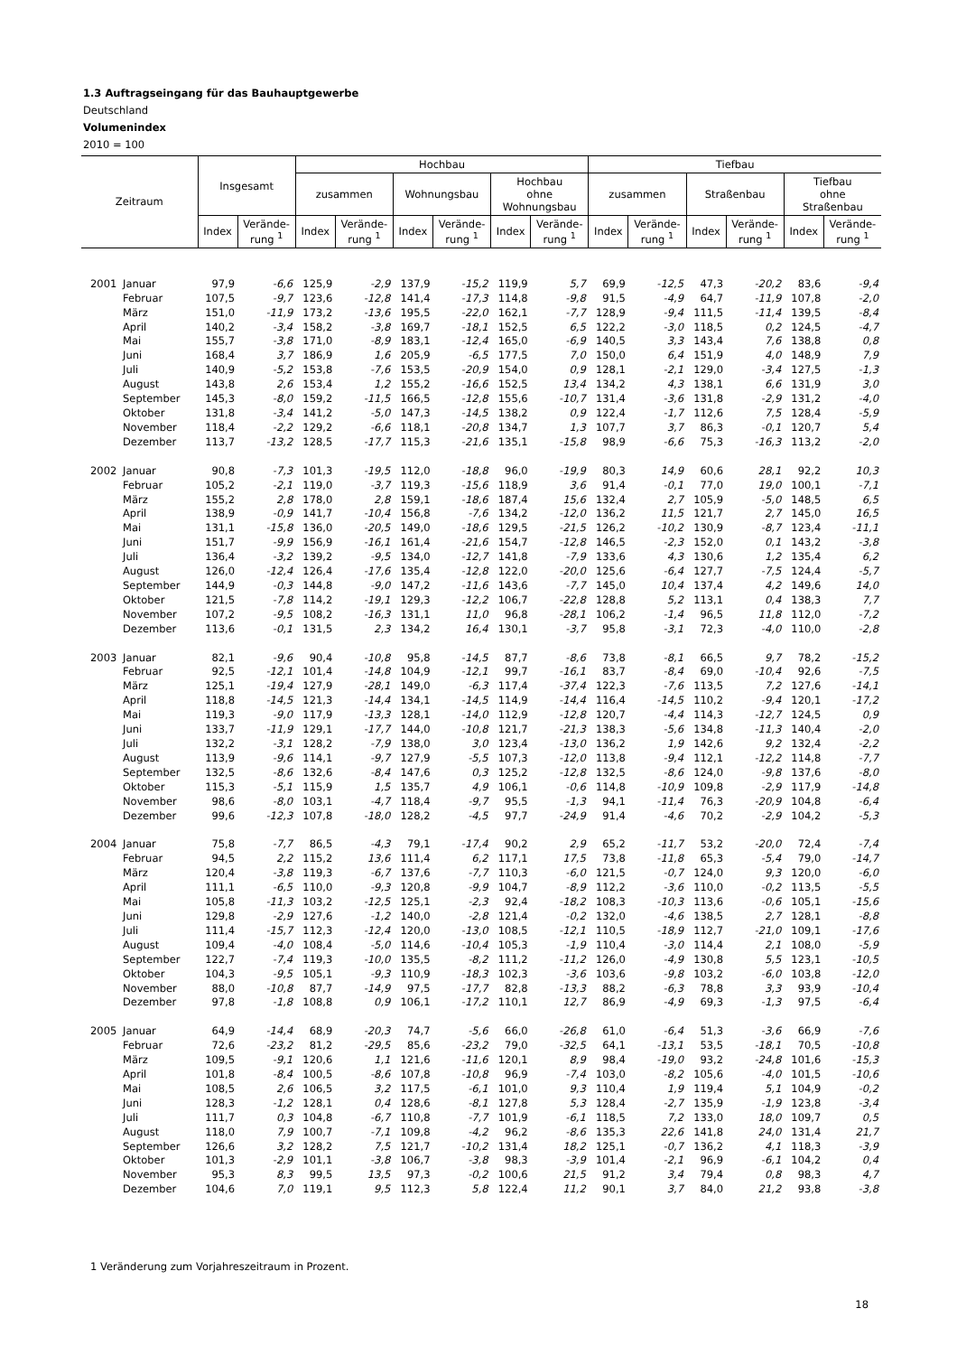1.3 Auftragseingang für das Bauhauptgewerbe
Deutschland
Volumenindex
2010 = 100
| Zeitraum | | Insgesamt | | Hochbau | | | | | | Tiefbau | | | | | |
| --- | --- | --- | --- | --- | --- | --- | --- | --- | --- | --- | --- | --- | --- | --- | --- |
| | | | | zusammen | | Wohnungsbau | | Hochbau ohne Wohnungsbau | | zusammen | | Straßenbau | | Tiefbau ohne Straßenbau | |
| | | Index | Verände- rung <sup>1</sup> | Index | Verände- rung <sup>1</sup> | Index | Verände- rung <sup>1</sup> | Index | Verände- rung <sup>1</sup> | Index | Verände- rung <sup>1</sup> | Index | Verände- rung <sup>1</sup> | Index | Verände- rung <sup>1</sup> |
| 2001 | Januar | 97,9 | -6,6 | 125,9 | -2,9 | 137,9 | -15,2 | 119,9 | 5,7 | 69,9 | -12,5 | 47,3 | -20,2 | 83,6 | -9,4 |
| | Februar | 107,5 | -9,7 | 123,6 | -12,8 | 141,4 | -17,3 | 114,8 | -9,8 | 91,5 | -4,9 | 64,7 | -11,9 | 107,8 | -2,0 |
| | März | 151,0 | -11,9 | 173,2 | -13,6 | 195,5 | -22,0 | 162,1 | -7,7 | 128,9 | -9,4 | 111,5 | -11,4 | 139,5 | -8,4 |
| | April | 140,2 | -3,4 | 158,2 | -3,8 | 169,7 | -18,1 | 152,5 | 6,5 | 122,2 | -3,0 | 118,5 | 0,2 | 124,5 | -4,7 |
| | Mai | 155,7 | -3,8 | 171,0 | -8,9 | 183,1 | -12,4 | 165,0 | -6,9 | 140,5 | 3,3 | 143,4 | 7,6 | 138,8 | 0,8 |
| | Juni | 168,4 | 3,7 | 186,9 | 1,6 | 205,9 | -6,5 | 177,5 | 7,0 | 150,0 | 6,4 | 151,9 | 4,0 | 148,9 | 7,9 |
| | Juli | 140,9 | -5,2 | 153,8 | -7,6 | 153,5 | -20,9 | 154,0 | 0,9 | 128,1 | -2,1 | 129,0 | -3,4 | 127,5 | -1,3 |
| | August | 143,8 | 2,6 | 153,4 | 1,2 | 155,2 | -16,6 | 152,5 | 13,4 | 134,2 | 4,3 | 138,1 | 6,6 | 131,9 | 3,0 |
| | September | 145,3 | -8,0 | 159,2 | -11,5 | 166,5 | -12,8 | 155,6 | -10,7 | 131,4 | -3,6 | 131,8 | -2,9 | 131,2 | -4,0 |
| | Oktober | 131,8 | -3,4 | 141,2 | -5,0 | 147,3 | -14,5 | 138,2 | 0,9 | 122,4 | -1,7 | 112,6 | 7,5 | 128,4 | -5,9 |
| | November | 118,4 | -2,2 | 129,2 | -6,6 | 118,1 | -20,8 | 134,7 | 1,3 | 107,7 | 3,7 | 86,3 | -0,1 | 120,7 | 5,4 |
| | Dezember | 113,7 | -13,2 | 128,5 | -17,7 | 115,3 | -21,6 | 135,1 | -15,8 | 98,9 | -6,6 | 75,3 | -16,3 | 113,2 | -2,0 |
| 2002 | Januar | 90,8 | -7,3 | 101,3 | -19,5 | 112,0 | -18,8 | 96,0 | -19,9 | 80,3 | 14,9 | 60,6 | 28,1 | 92,2 | 10,3 |
| | Februar | 105,2 | -2,1 | 119,0 | -3,7 | 119,3 | -15,6 | 118,9 | 3,6 | 91,4 | -0,1 | 77,0 | 19,0 | 100,1 | -7,1 |
| | März | 155,2 | 2,8 | 178,0 | 2,8 | 159,1 | -18,6 | 187,4 | 15,6 | 132,4 | 2,7 | 105,9 | -5,0 | 148,5 | 6,5 |
| | April | 138,9 | -0,9 | 141,7 | -10,4 | 156,8 | -7,6 | 134,2 | -12,0 | 136,2 | 11,5 | 121,7 | 2,7 | 145,0 | 16,5 |
| | Mai | 131,1 | -15,8 | 136,0 | -20,5 | 149,0 | -18,6 | 129,5 | -21,5 | 126,2 | -10,2 | 130,9 | -8,7 | 123,4 | -11,1 |
| | Juni | 151,7 | -9,9 | 156,9 | -16,1 | 161,4 | -21,6 | 154,7 | -12,8 | 146,5 | -2,3 | 152,0 | 0,1 | 143,2 | -3,8 |
| | Juli | 136,4 | -3,2 | 139,2 | -9,5 | 134,0 | -12,7 | 141,8 | -7,9 | 133,6 | 4,3 | 130,6 | 1,2 | 135,4 | 6,2 |
| | August | 126,0 | -12,4 | 126,4 | -17,6 | 135,4 | -12,8 | 122,0 | -20,0 | 125,6 | -6,4 | 127,7 | -7,5 | 124,4 | -5,7 |
| | September | 144,9 | -0,3 | 144,8 | -9,0 | 147,2 | -11,6 | 143,6 | -7,7 | 145,0 | 10,4 | 137,4 | 4,2 | 149,6 | 14,0 |
| | Oktober | 121,5 | -7,8 | 114,2 | -19,1 | 129,3 | -12,2 | 106,7 | -22,8 | 128,8 | 5,2 | 113,1 | 0,4 | 138,3 | 7,7 |
| | November | 107,2 | -9,5 | 108,2 | -16,3 | 131,1 | 11,0 | 96,8 | -28,1 | 106,2 | -1,4 | 96,5 | 11,8 | 112,0 | -7,2 |
| | Dezember | 113,6 | -0,1 | 131,5 | 2,3 | 134,2 | 16,4 | 130,1 | -3,7 | 95,8 | -3,1 | 72,3 | -4,0 | 110,0 | -2,8 |
| 2003 | Januar | 82,1 | -9,6 | 90,4 | -10,8 | 95,8 | -14,5 | 87,7 | -8,6 | 73,8 | -8,1 | 66,5 | 9,7 | 78,2 | -15,2 |
| | Februar | 92,5 | -12,1 | 101,4 | -14,8 | 104,9 | -12,1 | 99,7 | -16,1 | 83,7 | -8,4 | 69,0 | -10,4 | 92,6 | -7,5 |
| | März | 125,1 | -19,4 | 127,9 | -28,1 | 149,0 | -6,3 | 117,4 | -37,4 | 122,3 | -7,6 | 113,5 | 7,2 | 127,6 | -14,1 |
| | April | 118,8 | -14,5 | 121,3 | -14,4 | 134,1 | -14,5 | 114,9 | -14,4 | 116,4 | -14,5 | 110,2 | -9,4 | 120,1 | -17,2 |
| | Mai | 119,3 | -9,0 | 117,9 | -13,3 | 128,1 | -14,0 | 112,9 | -12,8 | 120,7 | -4,4 | 114,3 | -12,7 | 124,5 | 0,9 |
| | Juni | 133,7 | -11,9 | 129,1 | -17,7 | 144,0 | -10,8 | 121,7 | -21,3 | 138,3 | -5,6 | 134,8 | -11,3 | 140,4 | -2,0 |
| | Juli | 132,2 | -3,1 | 128,2 | -7,9 | 138,0 | 3,0 | 123,4 | -13,0 | 136,2 | 1,9 | 142,6 | 9,2 | 132,4 | -2,2 |
| | August | 113,9 | -9,6 | 114,1 | -9,7 | 127,9 | -5,5 | 107,3 | -12,0 | 113,8 | -9,4 | 112,1 | -12,2 | 114,8 | -7,7 |
| | September | 132,5 | -8,6 | 132,6 | -8,4 | 147,6 | 0,3 | 125,2 | -12,8 | 132,5 | -8,6 | 124,0 | -9,8 | 137,6 | -8,0 |
| | Oktober | 115,3 | -5,1 | 115,9 | 1,5 | 135,7 | 4,9 | 106,1 | -0,6 | 114,8 | -10,9 | 109,8 | -2,9 | 117,9 | -14,8 |
| | November | 98,6 | -8,0 | 103,1 | -4,7 | 118,4 | -9,7 | 95,5 | -1,3 | 94,1 | -11,4 | 76,3 | -20,9 | 104,8 | -6,4 |
| | Dezember | 99,6 | -12,3 | 107,8 | -18,0 | 128,2 | -4,5 | 97,7 | -24,9 | 91,4 | -4,6 | 70,2 | -2,9 | 104,2 | -5,3 |
| 2004 | Januar | 75,8 | -7,7 | 86,5 | -4,3 | 79,1 | -17,4 | 90,2 | 2,9 | 65,2 | -11,7 | 53,2 | -20,0 | 72,4 | -7,4 |
| | Februar | 94,5 | 2,2 | 115,2 | 13,6 | 111,4 | 6,2 | 117,1 | 17,5 | 73,8 | -11,8 | 65,3 | -5,4 | 79,0 | -14,7 |
| | März | 120,4 | -3,8 | 119,3 | -6,7 | 137,6 | -7,7 | 110,3 | -6,0 | 121,5 | -0,7 | 124,0 | 9,3 | 120,0 | -6,0 |
| | April | 111,1 | -6,5 | 110,0 | -9,3 | 120,8 | -9,9 | 104,7 | -8,9 | 112,2 | -3,6 | 110,0 | -0,2 | 113,5 | -5,5 |
| | Mai | 105,8 | -11,3 | 103,2 | -12,5 | 125,1 | -2,3 | 92,4 | -18,2 | 108,3 | -10,3 | 113,6 | -0,6 | 105,1 | -15,6 |
| | Juni | 129,8 | -2,9 | 127,6 | -1,2 | 140,0 | -2,8 | 121,4 | -0,2 | 132,0 | -4,6 | 138,5 | 2,7 | 128,1 | -8,8 |
| | Juli | 111,4 | -15,7 | 112,3 | -12,4 | 120,0 | -13,0 | 108,5 | -12,1 | 110,5 | -18,9 | 112,7 | -21,0 | 109,1 | -17,6 |
| | August | 109,4 | -4,0 | 108,4 | -5,0 | 114,6 | -10,4 | 105,3 | -1,9 | 110,4 | -3,0 | 114,4 | 2,1 | 108,0 | -5,9 |
| | September | 122,7 | -7,4 | 119,3 | -10,0 | 135,5 | -8,2 | 111,2 | -11,2 | 126,0 | -4,9 | 130,8 | 5,5 | 123,1 | -10,5 |
| | Oktober | 104,3 | -9,5 | 105,1 | -9,3 | 110,9 | -18,3 | 102,3 | -3,6 | 103,6 | -9,8 | 103,2 | -6,0 | 103,8 | -12,0 |
| | November | 88,0 | -10,8 | 87,7 | -14,9 | 97,5 | -17,7 | 82,8 | -13,3 | 88,2 | -6,3 | 78,8 | 3,3 | 93,9 | -10,4 |
| | Dezember | 97,8 | -1,8 | 108,8 | 0,9 | 106,1 | -17,2 | 110,1 | 12,7 | 86,9 | -4,9 | 69,3 | -1,3 | 97,5 | -6,4 |
| 2005 | Januar | 64,9 | -14,4 | 68,9 | -20,3 | 74,7 | -5,6 | 66,0 | -26,8 | 61,0 | -6,4 | 51,3 | -3,6 | 66,9 | -7,6 |
| | Februar | 72,6 | -23,2 | 81,2 | -29,5 | 85,6 | -23,2 | 79,0 | -32,5 | 64,1 | -13,1 | 53,5 | -18,1 | 70,5 | -10,8 |
| | März | 109,5 | -9,1 | 120,6 | 1,1 | 121,6 | -11,6 | 120,1 | 8,9 | 98,4 | -19,0 | 93,2 | -24,8 | 101,6 | -15,3 |
| | April | 101,8 | -8,4 | 100,5 | -8,6 | 107,8 | -10,8 | 96,9 | -7,4 | 103,0 | -8,2 | 105,6 | -4,0 | 101,5 | -10,6 |
| | Mai | 108,5 | 2,6 | 106,5 | 3,2 | 117,5 | -6,1 | 101,0 | 9,3 | 110,4 | 1,9 | 119,4 | 5,1 | 104,9 | -0,2 |
| | Juni | 128,3 | -1,2 | 128,1 | 0,4 | 128,6 | -8,1 | 127,8 | 5,3 | 128,4 | -2,7 | 135,9 | -1,9 | 123,8 | -3,4 |
| | Juli | 111,7 | 0,3 | 104,8 | -6,7 | 110,8 | -7,7 | 101,9 | -6,1 | 118,5 | 7,2 | 133,0 | 18,0 | 109,7 | 0,5 |
| | August | 118,0 | 7,9 | 100,7 | -7,1 | 109,8 | -4,2 | 96,2 | -8,6 | 135,3 | 22,6 | 141,8 | 24,0 | 131,4 | 21,7 |
| | September | 126,6 | 3,2 | 128,2 | 7,5 | 121,7 | -10,2 | 131,4 | 18,2 | 125,1 | -0,7 | 136,2 | 4,1 | 118,3 | -3,9 |
| | Oktober | 101,3 | -2,9 | 101,1 | -3,8 | 106,7 | -3,8 | 98,3 | -3,9 | 101,4 | -2,1 | 96,9 | -6,1 | 104,2 | 0,4 |
| | November | 95,3 | 8,3 | 99,5 | 13,5 | 97,3 | -0,2 | 100,6 | 21,5 | 91,2 | 3,4 | 79,4 | 0,8 | 98,3 | 4,7 |
| | Dezember | 104,6 | 7,0 | 119,1 | 9,5 | 112,3 | 5,8 | 122,4 | 11,2 | 90,1 | 3,7 | 84,0 | 21,2 | 93,8 | -3,8 |
1 Veränderung zum Vorjahreszeitraum in Prozent.
18